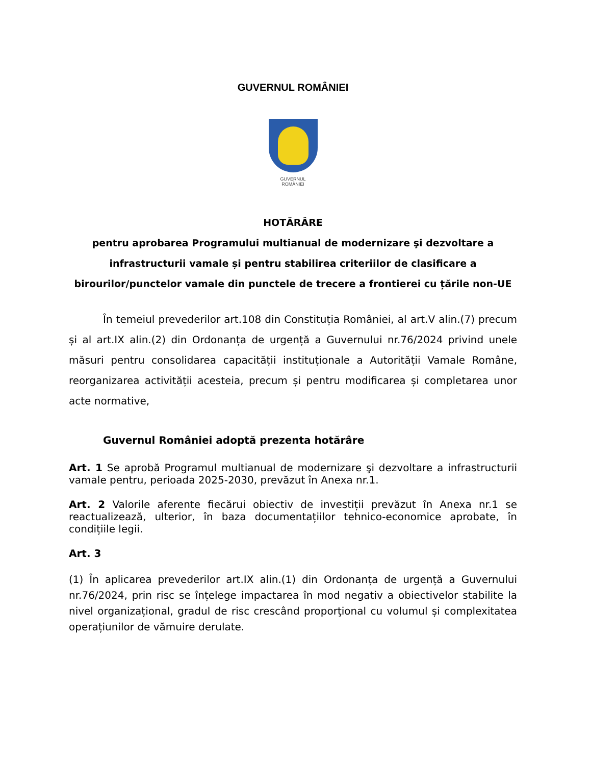GUVERNUL ROMÂNIEI
GUVERNUL
ROMÂNIEI
HOTĂRÂRE
pentru aprobarea Programului multianual de modernizare şi dezvoltare a
infrastructurii vamale și pentru stabilirea criteriilor de clasificare a
birourilor/punctelor vamale din punctele de trecere a frontierei cu țările non-UE
În temeiul prevederilor art.108 din Constituția României, al art.V alin.(7) precum și al art.IX alin.(2) din Ordonanța de urgență a Guvernului nr.76/2024 privind unele măsuri pentru consolidarea capacității instituționale a Autorității Vamale Române, reorganizarea activității acesteia, precum și pentru modificarea și completarea unor acte normative,
Guvernul României adoptă prezenta hotărâre
Art. 1 Se aprobă Programul multianual de modernizare şi dezvoltare a infrastructurii vamale pentru, perioada 2025-2030, prevăzut în Anexa nr.1.
Art. 2 Valorile aferente fiecărui obiectiv de investiții prevăzut în Anexa nr.1 se reactualizează, ulterior, în baza documentațiilor tehnico-economice aprobate, în condițiile legii.
Art. 3
(1) În aplicarea prevederilor art.IX alin.(1) din Ordonanța de urgență a Guvernului nr.76/2024, prin risc se înțelege impactarea în mod negativ a obiectivelor stabilite la nivel organizațional, gradul de risc crescând proporţional cu volumul și complexitatea operațiunilor de vămuire derulate.